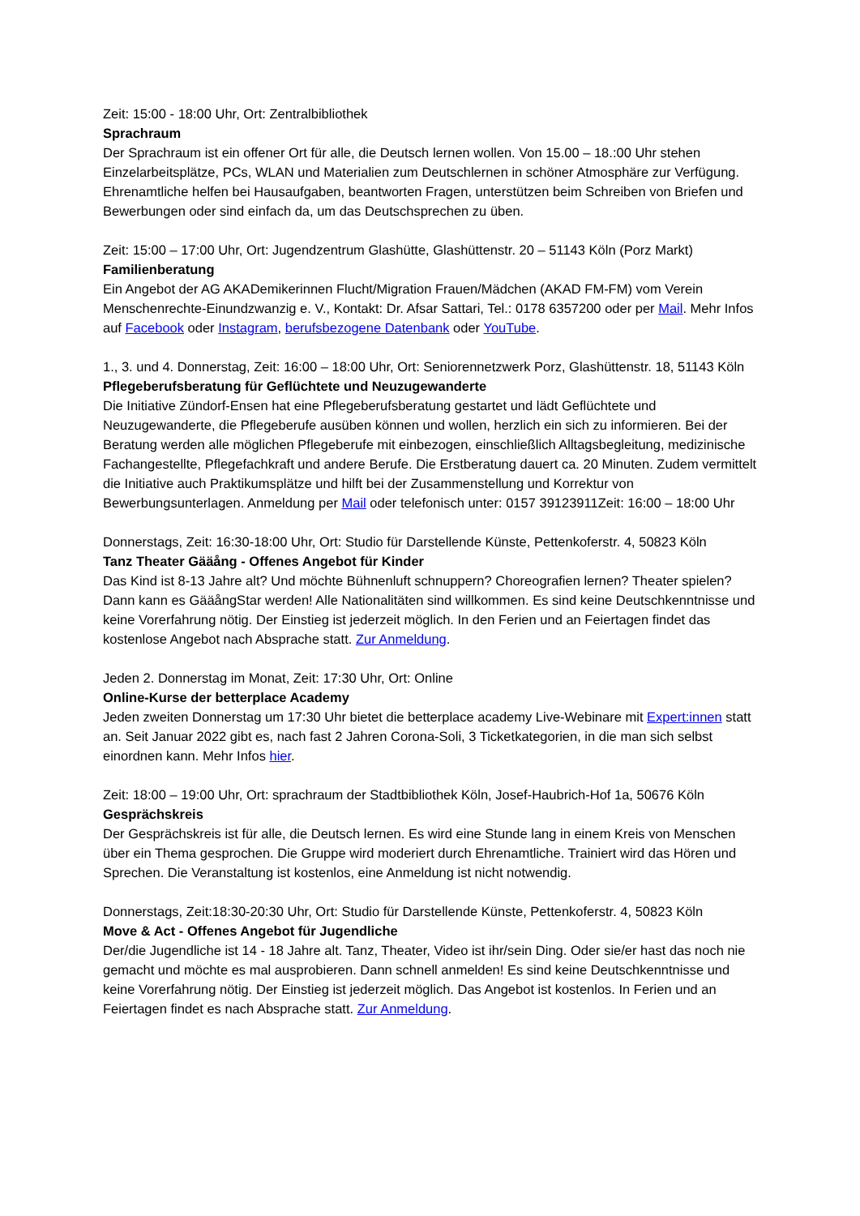Zeit: 15:00 - 18:00 Uhr, Ort: Zentralbibliothek
Sprachraum
Der Sprachraum ist ein offener Ort für alle, die Deutsch lernen wollen. Von 15.00 – 18.:00 Uhr stehen Einzelarbeitsplätze, PCs, WLAN und Materialien zum Deutschlernen in schöner Atmosphäre zur Verfügung. Ehrenamtliche helfen bei Hausaufgaben, beantworten Fragen, unterstützen beim Schreiben von Briefen und Bewerbungen oder sind einfach da, um das Deutschsprechen zu üben.
Zeit: 15:00 – 17:00 Uhr, Ort: Jugendzentrum Glashütte, Glashüttenstr. 20 – 51143 Köln (Porz Markt)
Familienberatung
Ein Angebot der AG AKADemikerinnen Flucht/Migration Frauen/Mädchen (AKAD FM-FM) vom Verein Menschenrechte-Einundzwanzig e. V., Kontakt: Dr. Afsar Sattari, Tel.: 0178 6357200 oder per Mail. Mehr Infos auf Facebook oder Instagram, berufsbezogene Datenbank oder YouTube.
1., 3. und 4. Donnerstag, Zeit: 16:00 – 18:00 Uhr, Ort: Seniorennetzwerk Porz, Glashüttenstr. 18, 51143 Köln
Pflegeberufsberatung für Geflüchtete und Neuzugewanderte
Die Initiative Zündorf-Ensen hat eine Pflegeberufsberatung gestartet und lädt Geflüchtete und Neuzugewanderte, die Pflegeberufe ausüben können und wollen, herzlich ein sich zu informieren. Bei der Beratung werden alle möglichen Pflegeberufe mit einbezogen, einschließlich Alltagsbegleitung, medizinische Fachangestellte, Pflegefachkraft und andere Berufe. Die Erstberatung dauert ca. 20 Minuten. Zudem vermittelt die Initiative auch Praktikumsplätze und hilft bei der Zusammenstellung und Korrektur von Bewerbungsunterlagen. Anmeldung per Mail oder telefonisch unter: 0157 39123911Zeit: 16:00 – 18:00 Uhr
Donnerstags, Zeit: 16:30-18:00 Uhr, Ort: Studio für Darstellende Künste, Pettenkoferstr. 4, 50823 Köln
Tanz Theater Gääång - Offenes Angebot für Kinder
Das Kind ist 8-13 Jahre alt? Und möchte Bühnenluft schnuppern? Choreografien lernen? Theater spielen? Dann kann es GääångStar werden! Alle Nationalitäten sind willkommen. Es sind keine Deutschkenntnisse und keine Vorerfahrung nötig. Der Einstieg ist jederzeit möglich. In den Ferien und an Feiertagen findet das kostenlose Angebot nach Absprache statt. Zur Anmeldung.
Jeden 2. Donnerstag im Monat, Zeit: 17:30 Uhr, Ort: Online
Online-Kurse der betterplace Academy
Jeden zweiten Donnerstag um 17:30 Uhr bietet die betterplace academy Live-Webinare mit Expert:innen statt an. Seit Januar 2022 gibt es, nach fast 2 Jahren Corona-Soli, 3 Ticketkategorien, in die man sich selbst einordnen kann. Mehr Infos hier.
Zeit: 18:00 – 19:00 Uhr, Ort: sprachraum der Stadtbibliothek Köln, Josef-Haubrich-Hof 1a, 50676 Köln
Gesprächskreis
Der Gesprächskreis ist für alle, die Deutsch lernen. Es wird eine Stunde lang in einem Kreis von Menschen über ein Thema gesprochen. Die Gruppe wird moderiert durch Ehrenamtliche. Trainiert wird das Hören und Sprechen. Die Veranstaltung ist kostenlos, eine Anmeldung ist nicht notwendig.
Donnerstags, Zeit:18:30-20:30 Uhr, Ort: Studio für Darstellende Künste, Pettenkoferstr. 4, 50823 Köln
Move & Act - Offenes Angebot für Jugendliche
Der/die Jugendliche ist 14 - 18 Jahre alt. Tanz, Theater, Video ist ihr/sein Ding. Oder sie/er hast das noch nie gemacht und möchte es mal ausprobieren. Dann schnell anmelden! Es sind keine Deutschkenntnisse und keine Vorerfahrung nötig. Der Einstieg ist jederzeit möglich. Das Angebot ist kostenlos. In Ferien und an Feiertagen findet es nach Absprache statt. Zur Anmeldung.